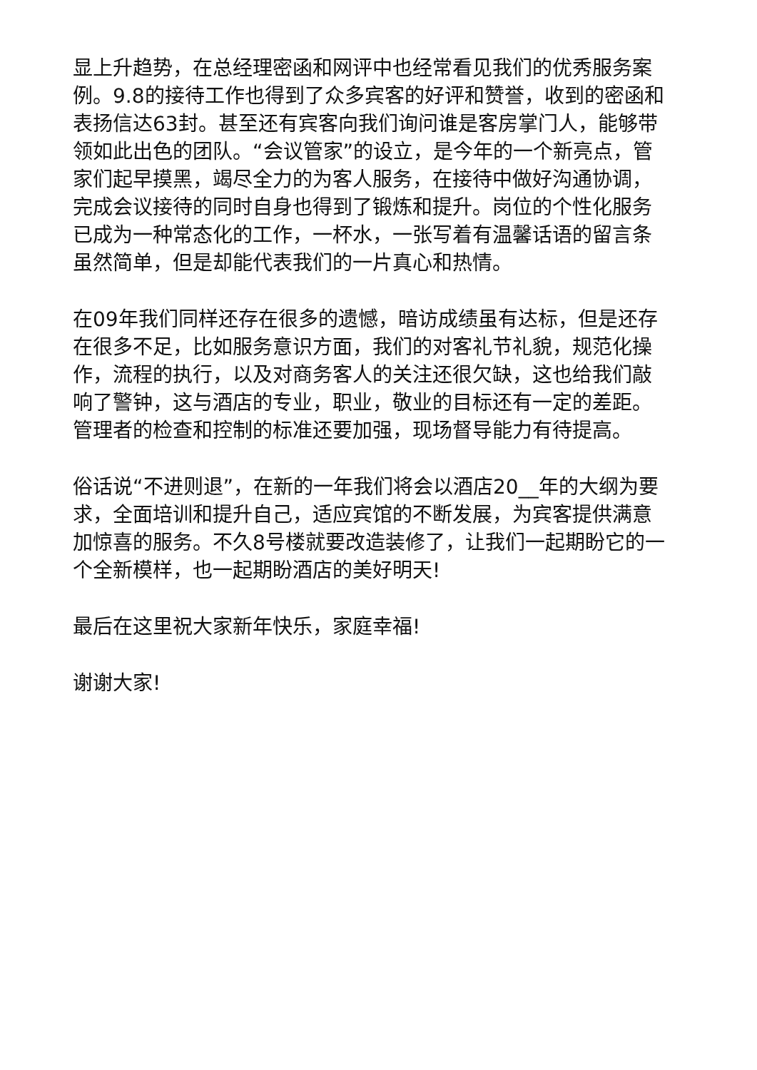显上升趋势，在总经理密函和网评中也经常看见我们的优秀服务案例。9.8的接待工作也得到了众多宾客的好评和赞誉，收到的密函和表扬信达63封。甚至还有宾客向我们询问谁是客房掌门人，能够带领如此出色的团队。“会议管家”的设立，是今年的一个新亮点，管家们起早摸黑，竭尽全力的为客人服务，在接待中做好沟通协调，完成会议接待的同时自身也得到了锻炼和提升。岗位的个性化服务已成为一种常态化的工作，一杯水，一张写着有温馨话语的留言条虽然简单，但是却能代表我们的一片真心和热情。
在09年我们同样还存在很多的遗憾，暗访成绩虽有达标，但是还存在很多不足，比如服务意识方面，我们的对客礼节礼貌，规范化操作，流程的执行，以及对商务客人的关注还很欠缺，这也给我们敲响了警钟，这与酒店的专业，职业，敬业的目标还有一定的差距。管理者的检查和控制的标准还要加强，现场督导能力有待提高。
俗话说“不进则退”，在新的一年我们将会以酒店20__年的大纲为要求，全面培训和提升自己，适应宾馆的不断发展，为宾客提供满意加惊喜的服务。不久8号楼就要改造装修了，让我们一起期盼它的一个全新模样，也一起期盼酒店的美好明天!
最后在这里祝大家新年快乐，家庭幸福!
谢谢大家!